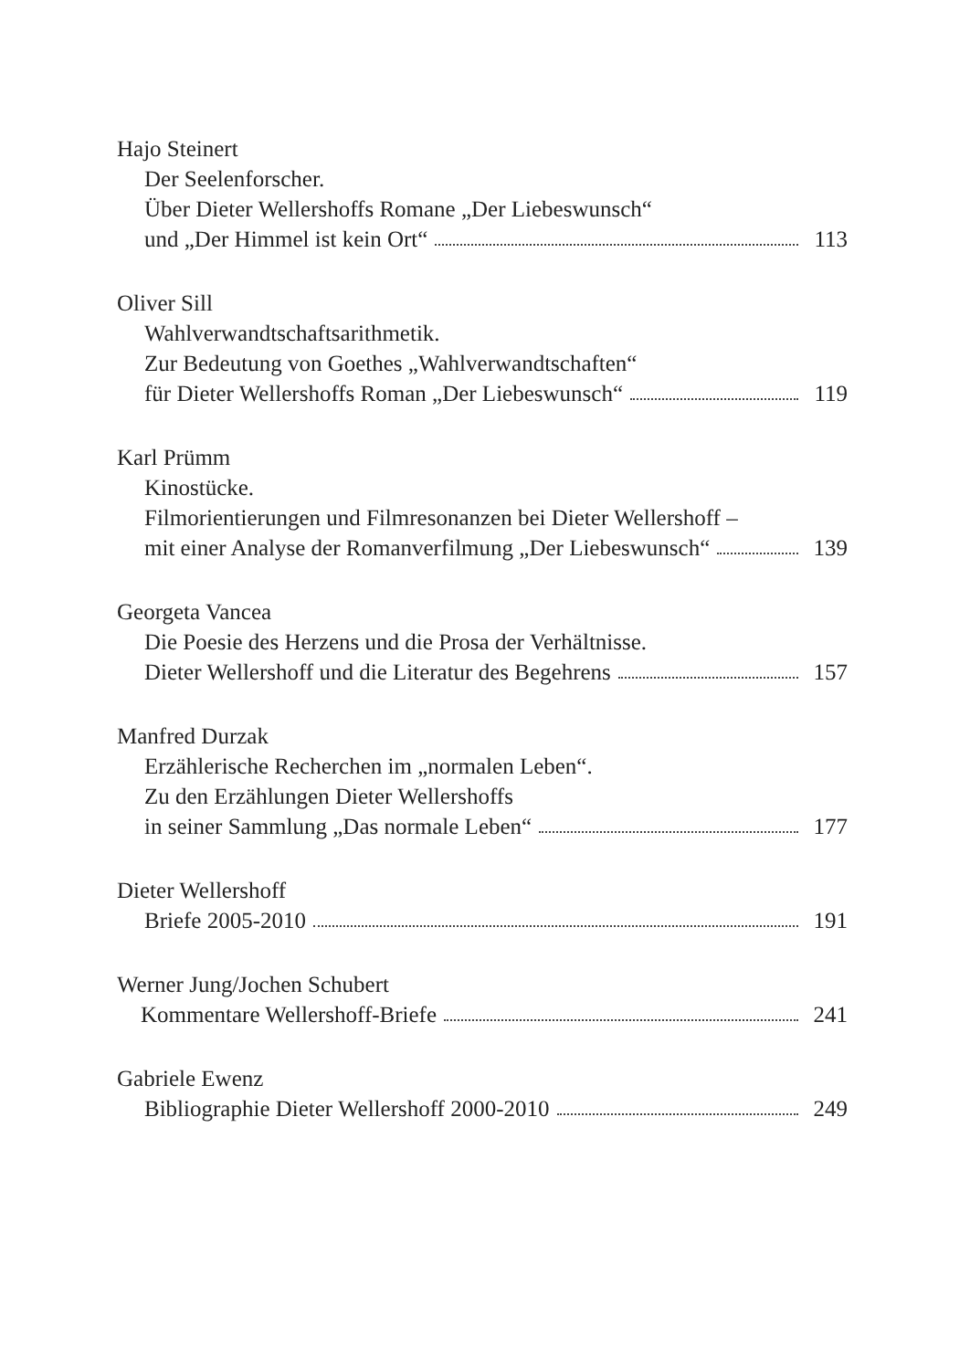Hajo Steinert
Der Seelenforscher.
Über Dieter Wellershoffs Romane „Der Liebeswunsch“
und „Der Himmel ist kein Ort“ 113
Oliver Sill
Wahlverwandtschaftsarithmetik.
Zur Bedeutung von Goethes „Wahlverwandtschaften“
für Dieter Wellershoffs Roman „Der Liebeswunsch“ 119
Karl Prümm
Kinostücke.
Filmorientierungen und Filmresonanzen bei Dieter Wellershoff –
mit einer Analyse der Romanverfilmung „Der Liebeswunsch“ 139
Georgeta Vancea
Die Poesie des Herzens und die Prosa der Verhältnisse.
Dieter Wellershoff und die Literatur des Begehrens 157
Manfred Durzak
Erzählerische Recherchen im „normalen Leben“.
Zu den Erzählungen Dieter Wellershoffs
in seiner Sammlung „Das normale Leben“ 177
Dieter Wellershoff
Briefe 2005-2010 191
Werner Jung/Jochen Schubert
Kommentare Wellershoff-Briefe 241
Gabriele Ewenz
Bibliographie Dieter Wellershoff 2000-2010 249